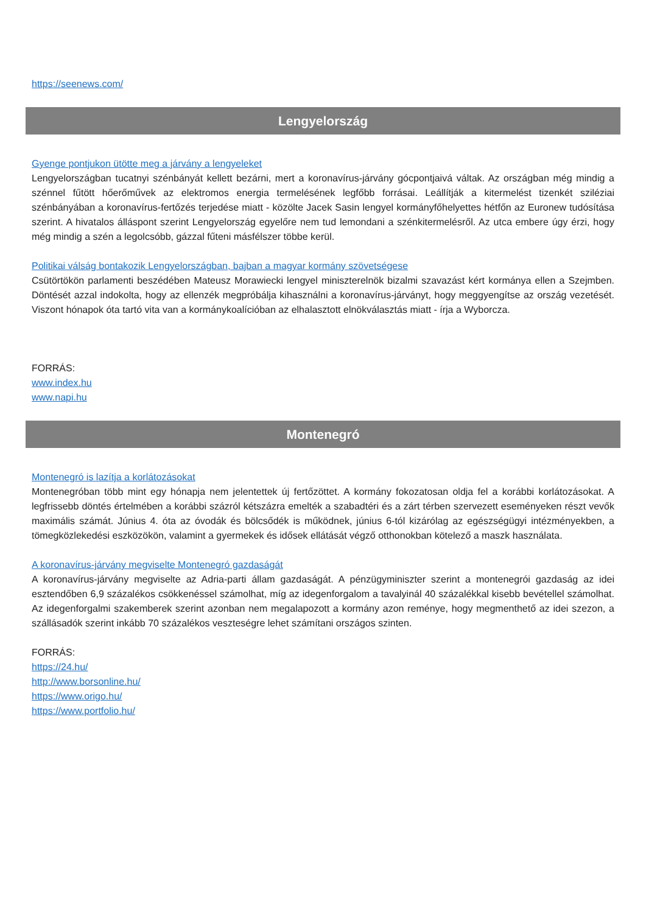https://seenews.com/
Lengyelország
Gyenge pontjukon ütötte meg a járvány a lengyeleket
Lengyelországban tucatnyi szénbányát kellett bezárni, mert a koronavírus-járvány gócpontjaivá váltak. Az országban még mindig a szénnel fűtött hőerőművek az elektromos energia termelésének legfőbb forrásai. Leállítják a kitermelést tizenkét sziléziai szénbányában a koronavírus-fertőzés terjedése miatt - közölte Jacek Sasin lengyel kormányfőhelyettes hétfőn az Euronew tudósítása szerint. A hivatalos álláspont szerint Lengyelország egyelőre nem tud lemondani a szénkitermelésről. Az utca embere úgy érzi, hogy még mindig a szén a legolcsóbb, gázzal fűteni másfélszer többe kerül.
Politikai válság bontakozik Lengyelországban, bajban a magyar kormány szövetségese
Csütörtökön parlamenti beszédében Mateusz Morawiecki lengyel miniszterelnök bizalmi szavazást kért kormánya ellen a Szejmben. Döntését azzal indokolta, hogy az ellenzék megpróbálja kihasználni a koronavírus-járványt, hogy meggyengítse az ország vezetését. Viszont hónapok óta tartó vita van a kormánykoalícióban az elhalasztott elnökválasztás miatt - írja a Wyborcza.
FORRÁS:
www.index.hu
www.napi.hu
Montenegró
Montenegró is lazítja a korlátozásokat
Montenegróban több mint egy hónapja nem jelentettek új fertőzöttet. A kormány fokozatosan oldja fel a korábbi korlátozásokat. A legfrissebb döntés értelmében a korábbi százról kétszázra emelték a szabadtéri és a zárt térben szervezett eseményeken részt vevők maximális számát. Június 4. óta az óvodák és bölcsődék is működnek, június 6-tól kizárólag az egészségügyi intézményekben, a tömegközlekedési eszközökön, valamint a gyermekek és idősek ellátását végző otthonokban kötelező a maszk használata.
A koronavírus-járvány megviselte Montenegró gazdaságát
A koronavírus-járvány megviselte az Adria-parti állam gazdaságát. A pénzügyminiszter szerint a montenegrói gazdaság az idei esztendőben 6,9 százalékos csökkenéssel számolhat, míg az idegenforgalom a tavalyinál 40 százalékkal kisebb bevétellel számolhat. Az idegenforgalmi szakemberek szerint azonban nem megalapozott a kormány azon reménye, hogy megmenthető az idei szezon, a szállásadók szerint inkább 70 százalékos veszteségre lehet számítani országos szinten.
FORRÁS:
https://24.hu/
http://www.borsonline.hu/
https://www.origo.hu/
https://www.portfolio.hu/